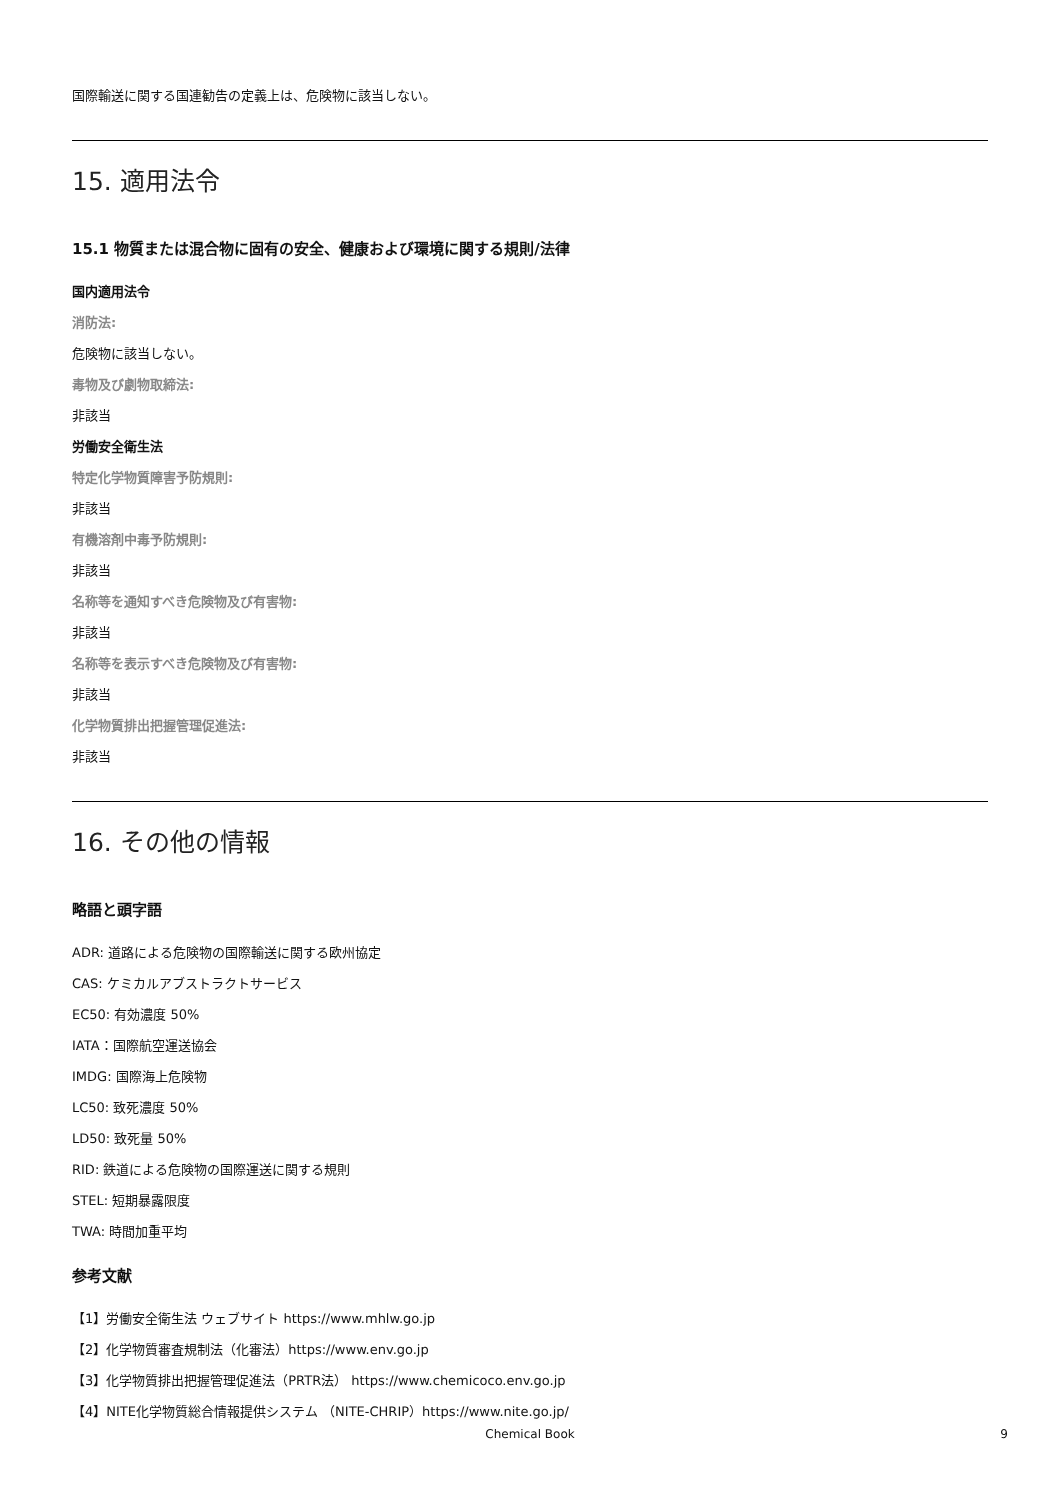国際輸送に関する国連勧告の定義上は、危険物に該当しない。
15. 適用法令
15.1 物質または混合物に固有の安全、健康および環境に関する規則/法律
国内適用法令
消防法:
危険物に該当しない。
毒物及び劇物取締法:
非該当
労働安全衛生法
特定化学物質障害予防規則:
非該当
有機溶剤中毒予防規則:
非該当
名称等を通知すべき危険物及び有害物:
非該当
名称等を表示すべき危険物及び有害物:
非該当
化学物質排出把握管理促進法:
非該当
16. その他の情報
略語と頭字語
ADR: 道路による危険物の国際輸送に関する欧州協定
CAS: ケミカルアブストラクトサービス
EC50: 有効濃度 50%
IATA：国際航空運送協会
IMDG: 国際海上危険物
LC50: 致死濃度 50%
LD50: 致死量 50%
RID: 鉄道による危険物の国際運送に関する規則
STEL: 短期暴露限度
TWA: 時間加重平均
参考文献
【1】労働安全衛生法 ウェブサイト https://www.mhlw.go.jp
【2】化学物質審査規制法（化審法）https://www.env.go.jp
【3】化学物質排出把握管理促進法（PRTR法） https://www.chemicoco.env.go.jp
【4】NITE化学物質総合情報提供システム （NITE-CHRIP）https://www.nite.go.jp/
Chemical Book 9